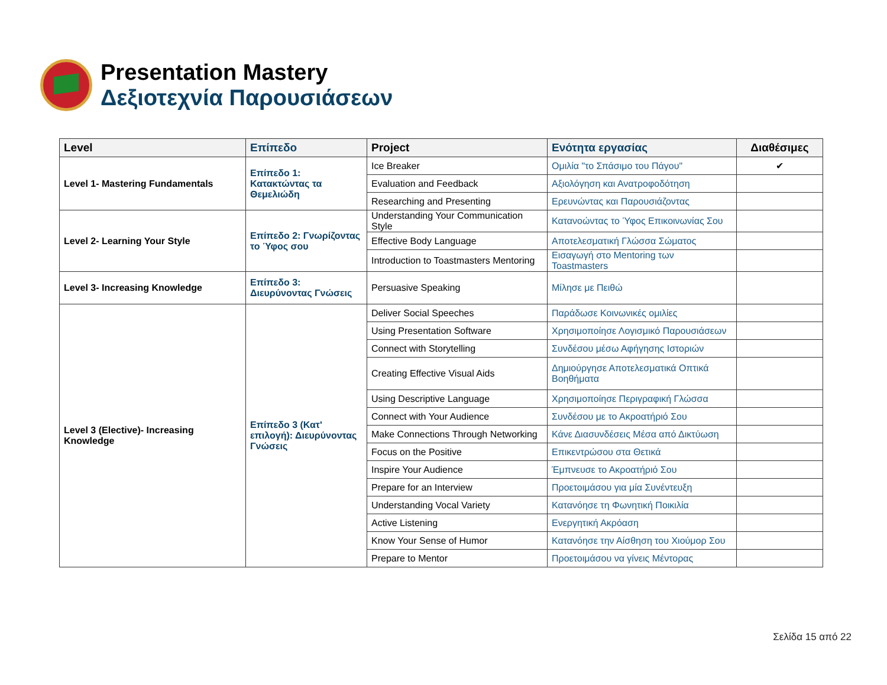Presentation Mastery
Δεξιοτεχνία Παρουσιάσεων
| Level | Επίπεδο | Project | Ενότητα εργασίας | Διαθέσιμες |
| --- | --- | --- | --- | --- |
| Level 1- Mastering Fundamentals | Επίπεδο 1: Κατακτώντας τα Θεμελιώδη | Ice Breaker | Ομιλία "το Σπάσιμο του Πάγου" | ✔ |
| | | Evaluation and Feedback | Αξιολόγηση και Ανατροφοδότηση | |
| | | Researching and Presenting | Ερευνώντας και Παρουσιάζοντας | |
| Level 2- Learning Your Style | Επίπεδο 2: Γνωρίζοντας το Ύφος σου | Understanding Your Communication Style | Κατανοώντας το Ύφος Επικοινωνίας Σου | |
| | | Effective Body Language | Αποτελεσματική Γλώσσα Σώματος | |
| | | Introduction to Toastmasters Mentoring | Εισαγωγή στο Mentoring των Toastmasters | |
| Level 3- Increasing Knowledge | Επίπεδο 3: Διευρύνοντας Γνώσεις | Persuasive Speaking | Μίλησε με Πειθώ | |
| Level 3 (Elective)- Increasing Knowledge | Επίπεδο 3 (Κατ' επιλογή): Διευρύνοντας Γνώσεις | Deliver Social Speeches | Παράδωσε Κοινωνικές ομιλίες | |
| | | Using Presentation Software | Χρησιμοποίησε Λογισμικό Παρουσιάσεων | |
| | | Connect with Storytelling | Συνδέσου μέσω Αφήγησης Ιστοριών | |
| | | Creating Effective Visual Aids | Δημιούργησε Αποτελεσματικά Οπτικά Βοηθήματα | |
| | | Using Descriptive Language | Χρησιμοποίησε Περιγραφική Γλώσσα | |
| | | Connect with Your Audience | Συνδέσου με το Ακροατήριό Σου | |
| | | Make Connections Through Networking | Κάνε Διασυνδέσεις Μέσα από Δικτύωση | |
| | | Focus on the Positive | Επικεντρώσου στα Θετικά | |
| | | Inspire Your Audience | Έμπνευσε το Ακροατήριό Σου | |
| | | Prepare for an Interview | Προετοιμάσου για μία Συνέντευξη | |
| | | Understanding Vocal Variety | Κατανόησε τη Φωνητική Ποικιλία | |
| | | Active Listening | Ενεργητική Ακρόαση | |
| | | Know Your Sense of Humor | Κατανόησε την Αίσθηση του Χιούμορ Σου | |
| | | Prepare to Mentor | Προετοιμάσου να γίνεις Μέντορας | |
Σελίδα 15 από 22